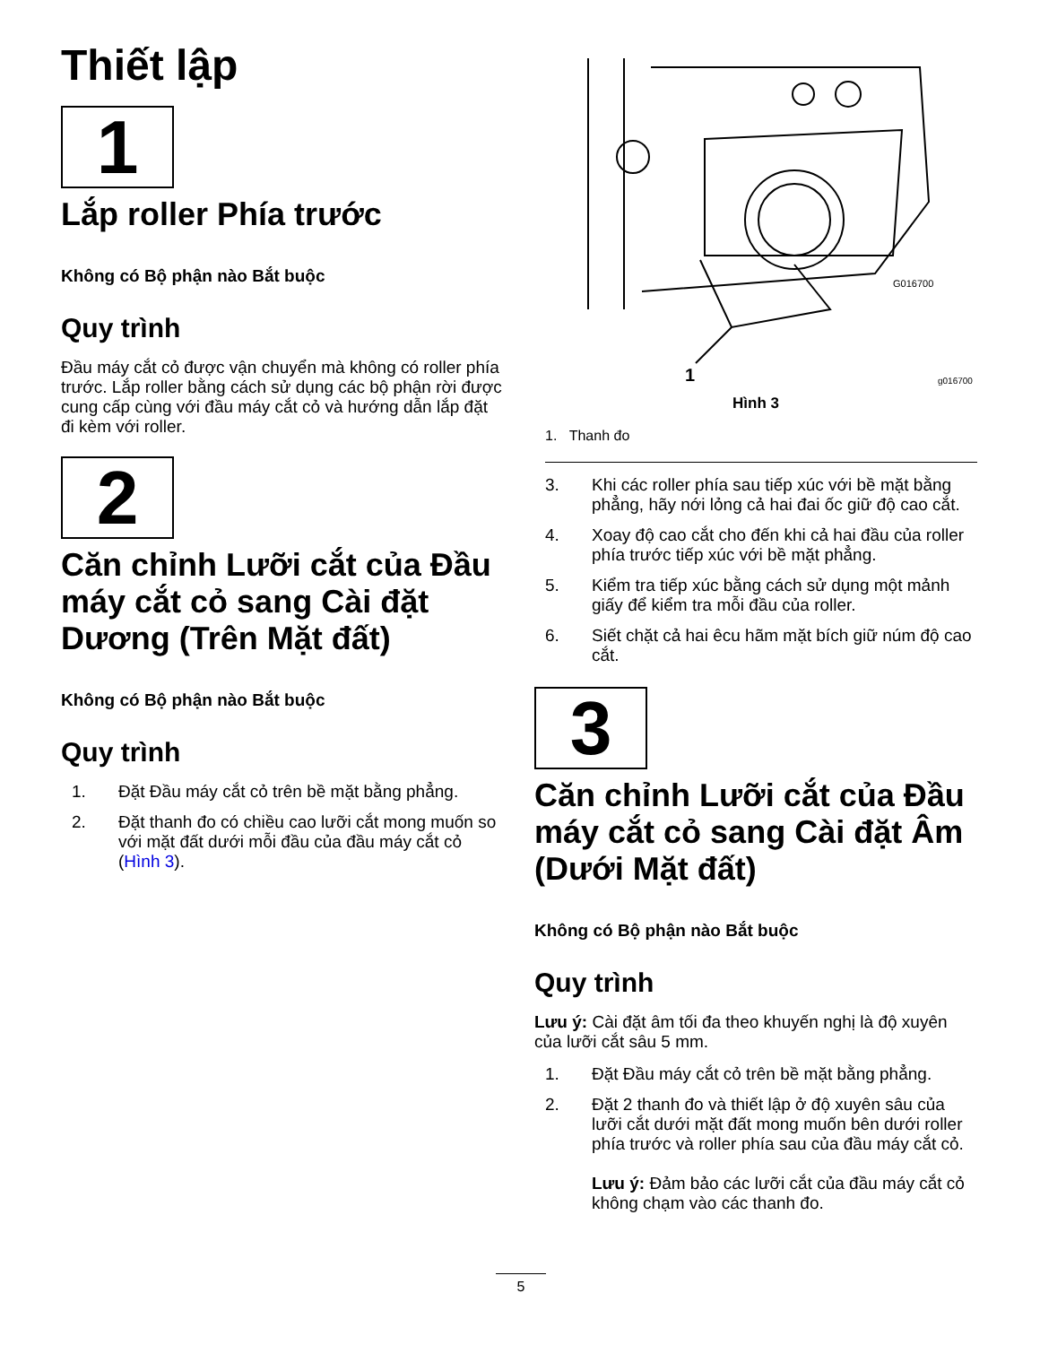Thiết lập
1
Lắp roller Phía trước
Không có Bộ phận nào Bắt buộc
Quy trình
Đầu máy cắt cỏ được vận chuyển mà không có roller phía trước. Lắp roller bằng cách sử dụng các bộ phận rời được cung cấp cùng với đầu máy cắt cỏ và hướng dẫn lắp đặt đi kèm với roller.
2
Căn chỉnh Lưỡi cắt của Đầu máy cắt cỏ sang Cài đặt Dương (Trên Mặt đất)
Không có Bộ phận nào Bắt buộc
Quy trình
1. Đặt Đầu máy cắt cỏ trên bề mặt bằng phẳng.
2. Đặt thanh đo có chiều cao lưỡi cắt mong muốn so với mặt đất dưới mỗi đầu của đầu máy cắt cỏ (Hình 3).
1
G016700
g016700
Hình 3
1. Thanh đo
3. Khi các roller phía sau tiếp xúc với bề mặt bằng phẳng, hãy nới lỏng cả hai đai ốc giữ độ cao cắt.
4. Xoay độ cao cắt cho đến khi cả hai đầu của roller phía trước tiếp xúc với bề mặt phẳng.
5. Kiểm tra tiếp xúc bằng cách sử dụng một mảnh giấy để kiểm tra mỗi đầu của roller.
6. Siết chặt cả hai êcu hãm mặt bích giữ núm độ cao cắt.
3
Căn chỉnh Lưỡi cắt của Đầu máy cắt cỏ sang Cài đặt Âm (Dưới Mặt đất)
Không có Bộ phận nào Bắt buộc
Quy trình
Lưu ý: Cài đặt âm tối đa theo khuyến nghị là độ xuyên của lưỡi cắt sâu 5 mm.
1. Đặt Đầu máy cắt cỏ trên bề mặt bằng phẳng.
2. Đặt 2 thanh đo và thiết lập ở độ xuyên sâu của lưỡi cắt dưới mặt đất mong muốn bên dưới roller phía trước và roller phía sau của đầu máy cắt cỏ.
Lưu ý: Đảm bảo các lưỡi cắt của đầu máy cắt cỏ không chạm vào các thanh đo.
5